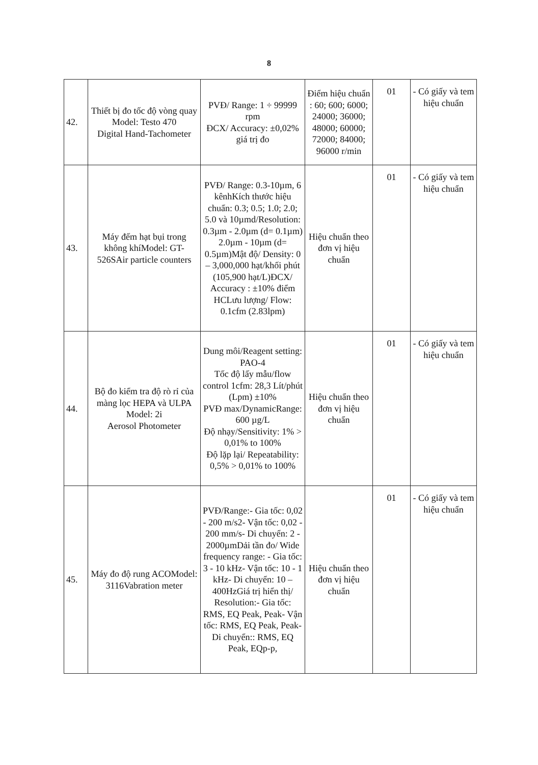8
| 42. | Thiết bị đo tốc độ vòng quay Model: Testo 470 Digital Hand-Tachometer | PVĐ/ Range: 1 ÷ 99999 rpm ĐCX/ Accuracy: ±0,02% giá trị đo | Điểm hiệu chuẩn : 60; 600; 6000; 24000; 36000; 48000; 60000; 72000; 84000; 96000 r/min | 01 | - Có giấy và tem hiệu chuẩn |
| 43. | Máy đếm hạt bụi trong không khíModel: GT-526SAir particle counters | PVĐ/ Range: 0.3-10µm, 6 kênhKích thước hiệu chuẩn: 0.3; 0.5; 1.0; 2.0; 5.0 và 10µmd/Resolution: 0.3µm - 2.0µm (d= 0.1µm) 2.0µm - 10µm (d= 0.5µm)Mật độ/ Density: 0 – 3,000,000 hạt/khối phút (105,900 hạt/L)ĐCX/ Accuracy : ±10% điểm HCLưu lượng/ Flow: 0.1cfm (2.83lpm) | Hiệu chuẩn theo đơn vị hiệu chuẩn | 01 | - Có giấy và tem hiệu chuẩn |
| 44. | Bộ đo kiểm tra độ rò rỉ của màng lọc HEPA và ULPA Model: 2i Aerosol Photometer | Dung môi/Reagent setting: PAO-4 Tốc độ lấy mẫu/flow control 1cfm: 28,3 Lít/phút (Lpm) ±10% PVĐ max/DynamicRange: 600 µg/L Độ nhạy/Sensitivity: 1% > 0,01% to 100% Độ lặp lại/ Repeatability: 0,5% > 0,01% to 100% | Hiệu chuẩn theo đơn vị hiệu chuẩn | 01 | - Có giấy và tem hiệu chuẩn |
| 45. | Máy đo độ rung ACOModel: 3116Vabration meter | PVĐ/Range:- Gia tốc: 0,02 - 200 m/s2- Vận tốc: 0,02 - 200 mm/s- Di chuyển: 2 - 2000µmDải tần đo/ Wide frequency range: - Gia tốc: 3 - 10 kHz- Vận tốc: 10 - 1 kHz- Di chuyển: 10 – 400HzGiá trị hiển thị/ Resolution:- Gia tốc: RMS, EQ Peak, Peak- Vận tốc: RMS, EQ Peak, Peak- Di chuyển:: RMS, EQ Peak, EQp-p, | Hiệu chuẩn theo đơn vị hiệu chuẩn | 01 | - Có giấy và tem hiệu chuẩn |